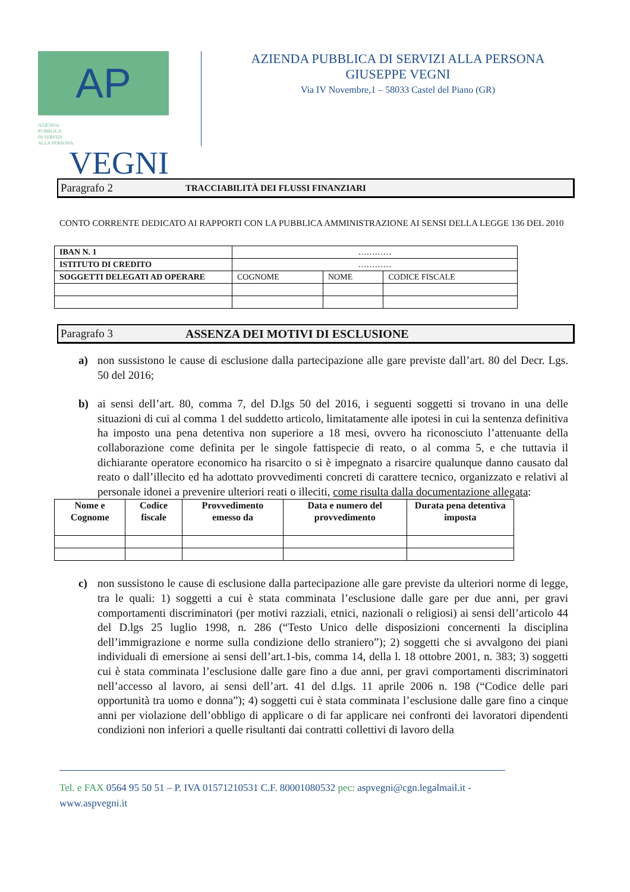AP
AZIENDA
PUBBLICA
DI SERVIZI
ALLA PERSONA VEGNI
AZIENDA PUBBLICA DI SERVIZI ALLA PERSONA
GIUSEPPE VEGNI
Via IV Novembre,1 – 58033 Castel del Piano (GR)
Paragrafo 2 TRACCIABILITÀ DEI FLUSSI FINANZIARI
CONTO CORRENTE DEDICATO AI RAPPORTI CON LA PUBBLICA AMMINISTRAZIONE AI SENSI DELLA LEGGE 136 DEL 2010
| IBAN N. 1 | ………… | | |
| ISTITUTO DI CREDITO | ………… | | |
| SOGGETTI DELEGATI AD OPERARE | COGNOME | NOME | CODICE FISCALE |
Paragrafo 3 ASSENZA DEI MOTIVI DI ESCLUSIONE
a) non sussistono le cause di esclusione dalla partecipazione alle gare previste dall’art. 80 del Decr. Lgs. 50 del 2016;
b) ai sensi dell’art. 80, comma 7, del D.lgs 50 del 2016, i seguenti soggetti si trovano in una delle situazioni di cui al comma 1 del suddetto articolo, limitatamente alle ipotesi in cui la sentenza definitiva ha imposto una pena detentiva non superiore a 18 mesi, ovvero ha riconosciuto l’attenuante della collaborazione come definita per le singole fattispecie di reato, o al comma 5, e che tuttavia il dichiarante operatore economico ha risarcito o si è impegnato a risarcire qualunque danno causato dal reato o dall’illecito ed ha adottato provvedimenti concreti di carattere tecnico, organizzato e relativi al personale idonei a prevenire ulteriori reati o illeciti, come risulta dalla documentazione allegata:
| Nome e Cognome | Codice fiscale | Provvedimento emesso da | Data e numero del provvedimento | Durata pena detentiva imposta |
| --- | --- | --- | --- | --- |
c) non sussistono le cause di esclusione dalla partecipazione alle gare previste da ulteriori norme di legge, tra le quali: 1) soggetti a cui è stata comminata l’esclusione dalle gare per due anni, per gravi comportamenti discriminatori (per motivi razziali, etnici, nazionali o religiosi) ai sensi dell’articolo 44 del D.lgs 25 luglio 1998, n. 286 (“Testo Unico delle disposizioni concernenti la disciplina dell’immigrazione e norme sulla condizione dello straniero”); 2) soggetti che si avvalgono dei piani individuali di emersione ai sensi dell’art.1-bis, comma 14, della l. 18 ottobre 2001, n. 383; 3) soggetti cui è stata comminata l’esclusione dalle gare fino a due anni, per gravi comportamenti discriminatori nell’accesso al lavoro, ai sensi dell’art. 41 del d.lgs. 11 aprile 2006 n. 198 (“Codice delle pari opportunità tra uomo e donna”); 4) soggetti cui è stata comminata l’esclusione dalle gare fino a cinque anni per violazione dell’obbligo di applicare o di far applicare nei confronti dei lavoratori dipendenti condizioni non inferiori a quelle risultanti dai contratti collettivi di lavoro della
Tel. e FAX 0564 95 50 51 – P. IVA 01571210531 C.F. 80001080532 pec: aspvegni@cgn.legalmail.it -
www.aspvegni.it